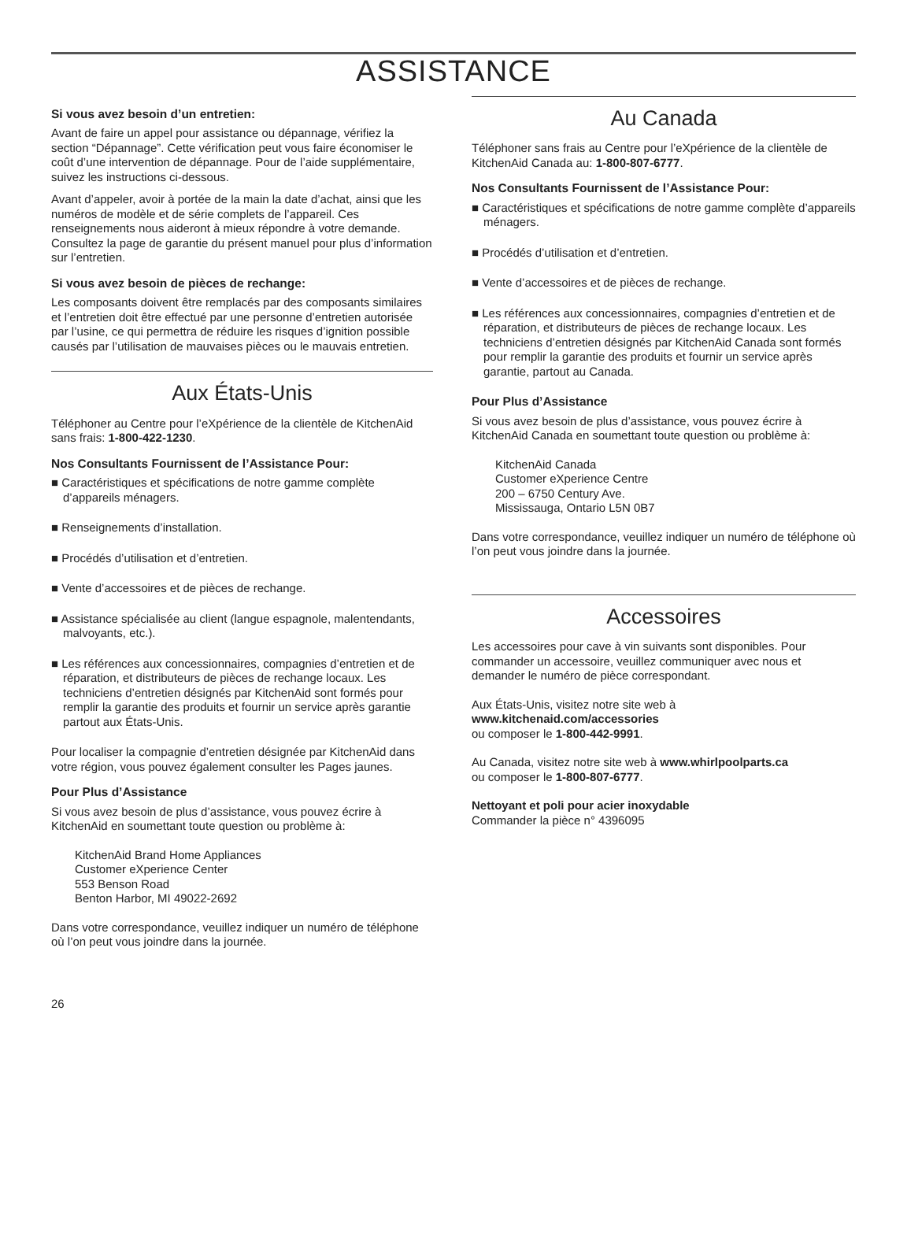ASSISTANCE
Si vous avez besoin d’un entretien:
Avant de faire un appel pour assistance ou dépannage, vérifiez la section “Dépannage”. Cette vérification peut vous faire économiser le coût d’une intervention de dépannage. Pour de l’aide supplémentaire, suivez les instructions ci-dessous.
Avant d’appeler, avoir à portée de la main la date d’achat, ainsi que les numéros de modèle et de série complets de l’appareil. Ces renseignements nous aideront à mieux répondre à votre demande. Consultez la page de garantie du présent manuel pour plus d’information sur l’entretien.
Si vous avez besoin de pièces de rechange:
Les composants doivent être remplacés par des composants similaires et l’entretien doit être effectué par une personne d’entretien autorisée par l’usine, ce qui permettra de réduire les risques d’ignition possible causés par l’utilisation de mauvaises pièces ou le mauvais entretien.
Aux États-Unis
Téléphoner au Centre pour l’eXpérience de la clientèle de KitchenAid sans frais: 1-800-422-1230.
Nos Consultants Fournissent de l’Assistance Pour:
■ Caractéristiques et spécifications de notre gamme complète d’appareils ménagers.
■ Renseignements d’installation.
■ Procédés d’utilisation et d’entretien.
■ Vente d’accessoires et de pièces de rechange.
■ Assistance spécialisée au client (langue espagnole, malentendants, malvoyants, etc.).
■ Les références aux concessionnaires, compagnies d’entretien et de réparation, et distributeurs de pièces de rechange locaux. Les techniciens d’entretien désignés par KitchenAid sont formés pour remplir la garantie des produits et fournir un service après garantie partout aux États-Unis.
Pour localiser la compagnie d’entretien désignée par KitchenAid dans votre région, vous pouvez également consulter les Pages jaunes.
Pour Plus d’Assistance
Si vous avez besoin de plus d’assistance, vous pouvez écrire à KitchenAid en soumettant toute question ou problème à:
KitchenAid Brand Home Appliances
Customer eXperience Center
553 Benson Road
Benton Harbor, MI 49022-2692
Dans votre correspondance, veuillez indiquer un numéro de téléphone où l’on peut vous joindre dans la journée.
26
Au Canada
Téléphoner sans frais au Centre pour l’eXpérience de la clientèle de KitchenAid Canada au: 1-800-807-6777.
Nos Consultants Fournissent de l’Assistance Pour:
■ Caractéristiques et spécifications de notre gamme complète d’appareils ménagers.
■ Procédés d’utilisation et d’entretien.
■ Vente d’accessoires et de pièces de rechange.
■ Les références aux concessionnaires, compagnies d’entretien et de réparation, et distributeurs de pièces de rechange locaux. Les techniciens d’entretien désignés par KitchenAid Canada sont formés pour remplir la garantie des produits et fournir un service après garantie, partout au Canada.
Pour Plus d’Assistance
Si vous avez besoin de plus d’assistance, vous pouvez écrire à KitchenAid Canada en soumettant toute question ou problème à:
KitchenAid Canada
Customer eXperience Centre
200 – 6750 Century Ave.
Mississauga, Ontario L5N 0B7
Dans votre correspondance, veuillez indiquer un numéro de téléphone où l’on peut vous joindre dans la journée.
Accessoires
Les accessoires pour cave à vin suivants sont disponibles. Pour commander un accessoire, veuillez communiquer avec nous et demander le numéro de pièce correspondant.
Aux États-Unis, visitez notre site web à
www.kitchenaid.com/accessories
ou composer le 1-800-442-9991.
Au Canada, visitez notre site web à www.whirlpoolparts.ca
ou composer le 1-800-807-6777.
Nettoyant et poli pour acier inoxydable
Commander la pièce n° 4396095